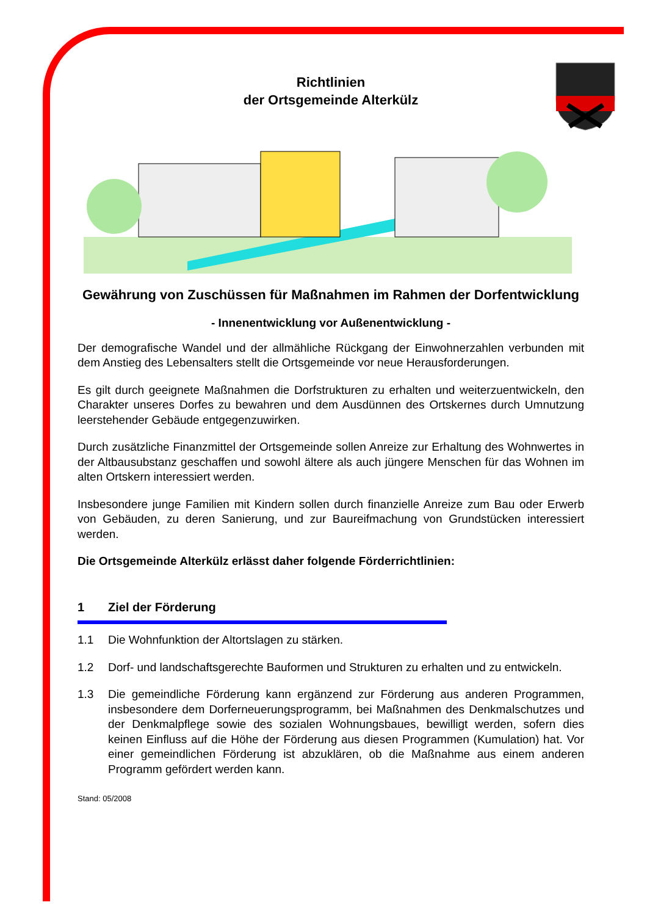Richtlinien
der Ortsgemeinde Alterkülz
Gewährung von Zuschüssen für Maßnahmen im Rahmen der Dorfentwicklung
- Innenentwicklung vor Außenentwicklung -
Der demografische Wandel und der allmähliche Rückgang der Einwohnerzahlen verbunden mit dem Anstieg des Lebensalters stellt die Ortsgemeinde vor neue Herausforderungen.
Es gilt durch geeignete Maßnahmen die Dorfstrukturen zu erhalten und weiterzuentwickeln, den Charakter unseres Dorfes zu bewahren und dem Ausdünnen des Ortskernes durch Umnutzung leerstehender Gebäude entgegenzuwirken.
Durch zusätzliche Finanzmittel der Ortsgemeinde sollen Anreize zur Erhaltung des Wohnwertes in der Altbausubstanz geschaffen und sowohl ältere als auch jüngere Menschen für das Wohnen im alten Ortskern interessiert werden.
Insbesondere junge Familien mit Kindern sollen durch finanzielle Anreize zum Bau oder Erwerb von Gebäuden, zu deren Sanierung, und zur Baureifmachung von Grundstücken interessiert werden.
Die Ortsgemeinde Alterkülz erlässt daher folgende Förderrichtlinien:
1 Ziel der Förderung
1.1 Die Wohnfunktion der Altortslagen zu stärken.
1.2 Dorf- und landschaftsgerechte Bauformen und Strukturen zu erhalten und zu entwickeln.
1.3 Die gemeindliche Förderung kann ergänzend zur Förderung aus anderen Programmen, insbesondere dem Dorferneuerungsprogramm, bei Maßnahmen des Denkmalschutzes und der Denkmalpflege sowie des sozialen Wohnungsbaues, bewilligt werden, sofern dies keinen Einfluss auf die Höhe der Förderung aus diesen Programmen (Kumulation) hat. Vor einer gemeindlichen Förderung ist abzuklären, ob die Maßnahme aus einem anderen Programm gefördert werden kann.
Stand: 05/2008